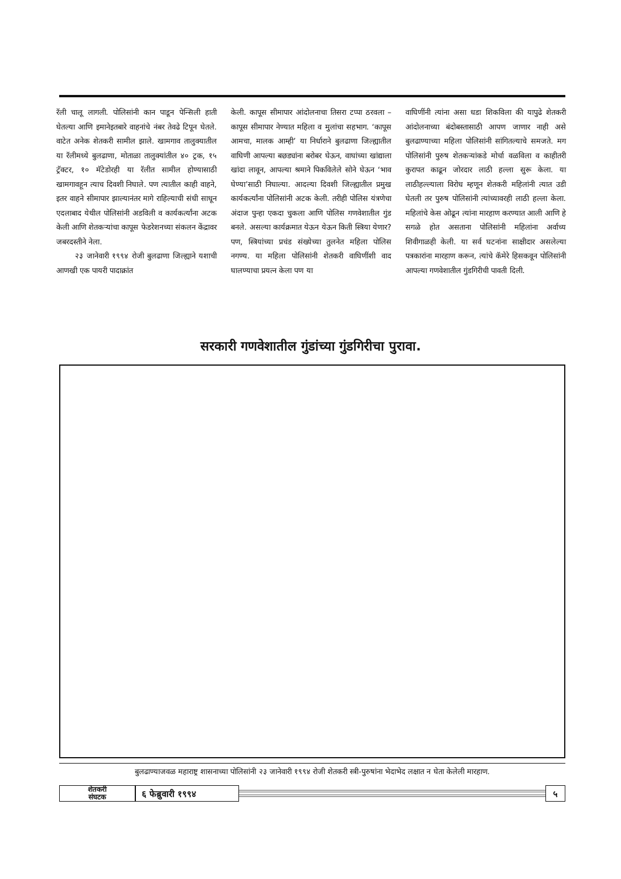रॅली चालू लागली. पोलिसांनी कान पाडून पेन्सिली हाती घेतल्या आणि इमानेइतबारे वाहनांचे नंबर तेवढे टिपून घेतले. वाटेत अनेक शेतकरी सामील झाले. खामगाव तालुक्यातील या रॅलीमध्ये बुलढाणा, मोताळा तालुक्यांतील ४० ट्रक, १५ ट्रॅक्टर, १० मॅटेडोरही या रॅलीत सामील होण्यासाठी खामगावहून त्याच दिवशी निघाले. पण त्यातील काही वाहने, इतर वाहने सीमापार झाल्यानंतर मागे राहिल्याची संधी साधून एदलाबाद येथील पोलिसांनी अडविली व कार्यकर्त्यांना अटक केली आणि शेतकऱ्यांचा कापूस फेडरेशनच्या संकलन केंद्रावर जबरदस्तीने नेला.
२३ जानेवारी १९९४ रोजी बुलढाणा जिल्ह्याने यशाची आणखी एक पायरी पादाक्रांत
केली. कापूस सीमापार आंदोलनाचा तिसरा टप्पा ठरवला – कापूस सीमापार नेण्यात महिला व मुलांचा सहभाग. ‘कापूस आमचा, मालक आम्ही’ या निर्धाराने बुलढाणा जिल्ह्यातील वाघिणी आपल्या बछड्यांना बरोबर घेऊन, वाघांच्या खांद्याला खांदा लावून, आपल्या श्रमाने पिकविलेले सोने घेऊन ‘भाव घेण्या’साठी निघाल्या. आदल्या दिवशी जिल्ह्यातील प्रमुख कार्यकर्त्यांना पोलिसांनी अटक केली. तरीही पोलिस यंत्रणेचा अंदाज पुन्हा एकदा चुकला आणि पोलिस गणवेशातील गुंड बनले. असल्या कार्यक्रमात येऊन येऊन किती स्त्रिया येणार? पण, स्त्रियांच्या प्रचंड संख्येच्या तुलनेत महिला पोलिस नगण्य. या महिला पोलिसांनी शेतकरी वाघिणींशी वाद घालण्याचा प्रयत्न केला पण या
वाघिणींनी त्यांना असा धडा शिकविला की यापुढे शेतकरी आंदोलनाच्या बंदोबस्तासाठी आपण जाणार नाही असे बुलढाण्याच्या महिला पोलिसांनी सांगितल्याचे समजते. मग पोलिसांनी पुरुष शेतकऱ्यांकडे मोर्चा वळविला व काहीतरी कुरापत काढून जोरदार लाठी हल्ला सुरू केला. या लाठीहल्ल्याला विरोध म्हणून शेतकरी महिलांनी त्यात उडी घेतली तर पुरुष पोलिसांनी त्यांच्यावरही लाठी हल्ला केला. महिलांचे केस ओढून त्यांना मारहाण करण्यात आली आणि हे सगळे होत असताना पोलिसांनी महिलांना अर्वाच्य शिवीगाळही केली. या सर्व घटनांना साक्षीदार असलेल्या पत्रकारांना मारहाण करून, त्यांचे कॅमेरे हिसकवून पोलिसांनी आपल्या गणवेशातील गुंडगिरीची पावती दिली.
सरकारी गणवेशातील गुंडांच्या गुंडगिरीचा पुरावा.
बुलढाण्याजवळ महाराष्ट्र शासनाच्या पोलिसांनी २३ जानेवारी १९९४ रोजी शेतकरी स्त्री-पुरुषांना भेदाभेद लक्षात न घेता केलेली मारहाण.
शेतकरी
संघटक
६ फेब्रुवारी १९९४ ५